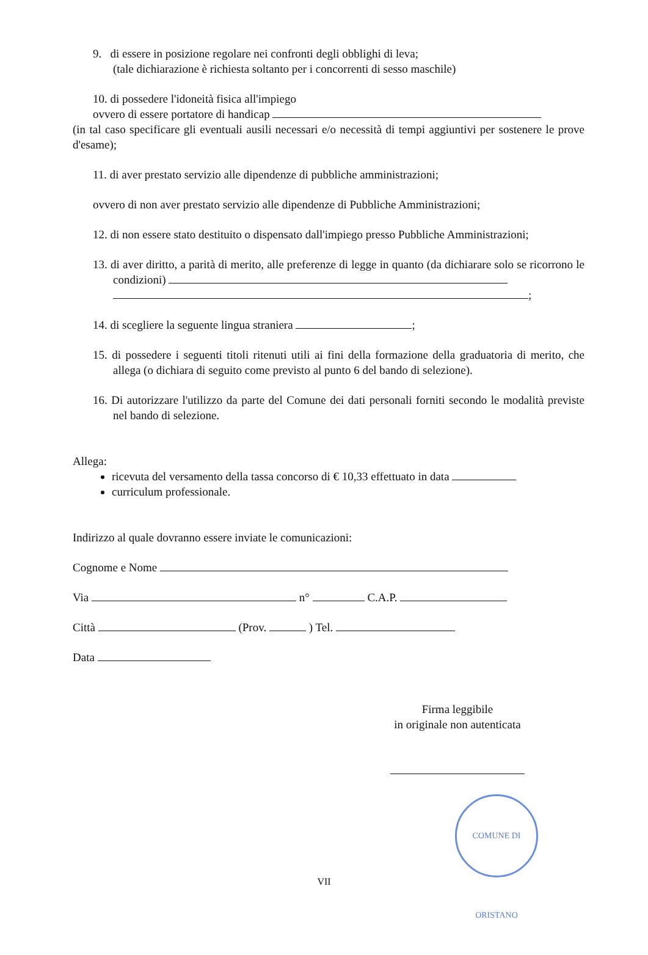9. di essere in posizione regolare nei confronti degli obblighi di leva;
(tale dichiarazione è richiesta soltanto per i concorrenti di sesso maschile)
10. di possedere l'idoneità fisica all'impiego
ovvero di essere portatore di handicap
(in tal caso specificare gli eventuali ausili necessari e/o necessità di tempi aggiuntivi per sostenere le prove d'esame);
11. di aver prestato servizio alle dipendenze di pubbliche amministrazioni;
ovvero di non aver prestato servizio alle dipendenze di Pubbliche Amministrazioni;
12. di non essere stato destituito o dispensato dall'impiego presso Pubbliche Amministrazioni;
13. di aver diritto, a parità di merito, alle preferenze di legge in quanto (da dichiarare solo se ricorrono le condizioni)
;
14. di scegliere la seguente lingua straniera ;
15. di possedere i seguenti titoli ritenuti utili ai fini della formazione della graduatoria di merito, che allega (o dichiara di seguito come previsto al punto 6 del bando di selezione).
16. Di autorizzare l'utilizzo da parte del Comune dei dati personali forniti secondo le modalità previste nel bando di selezione.
Allega:
ricevuta del versamento della tassa concorso di € 10,33 effettuato in data
curriculum professionale.
Indirizzo al quale dovranno essere inviate le comunicazioni:
Cognome e Nome
Via n° C.A.P.
Città (Prov. ) Tel.
Data
Firma leggibile
in originale non autenticata
COMUNE DI ORISTANO
VII